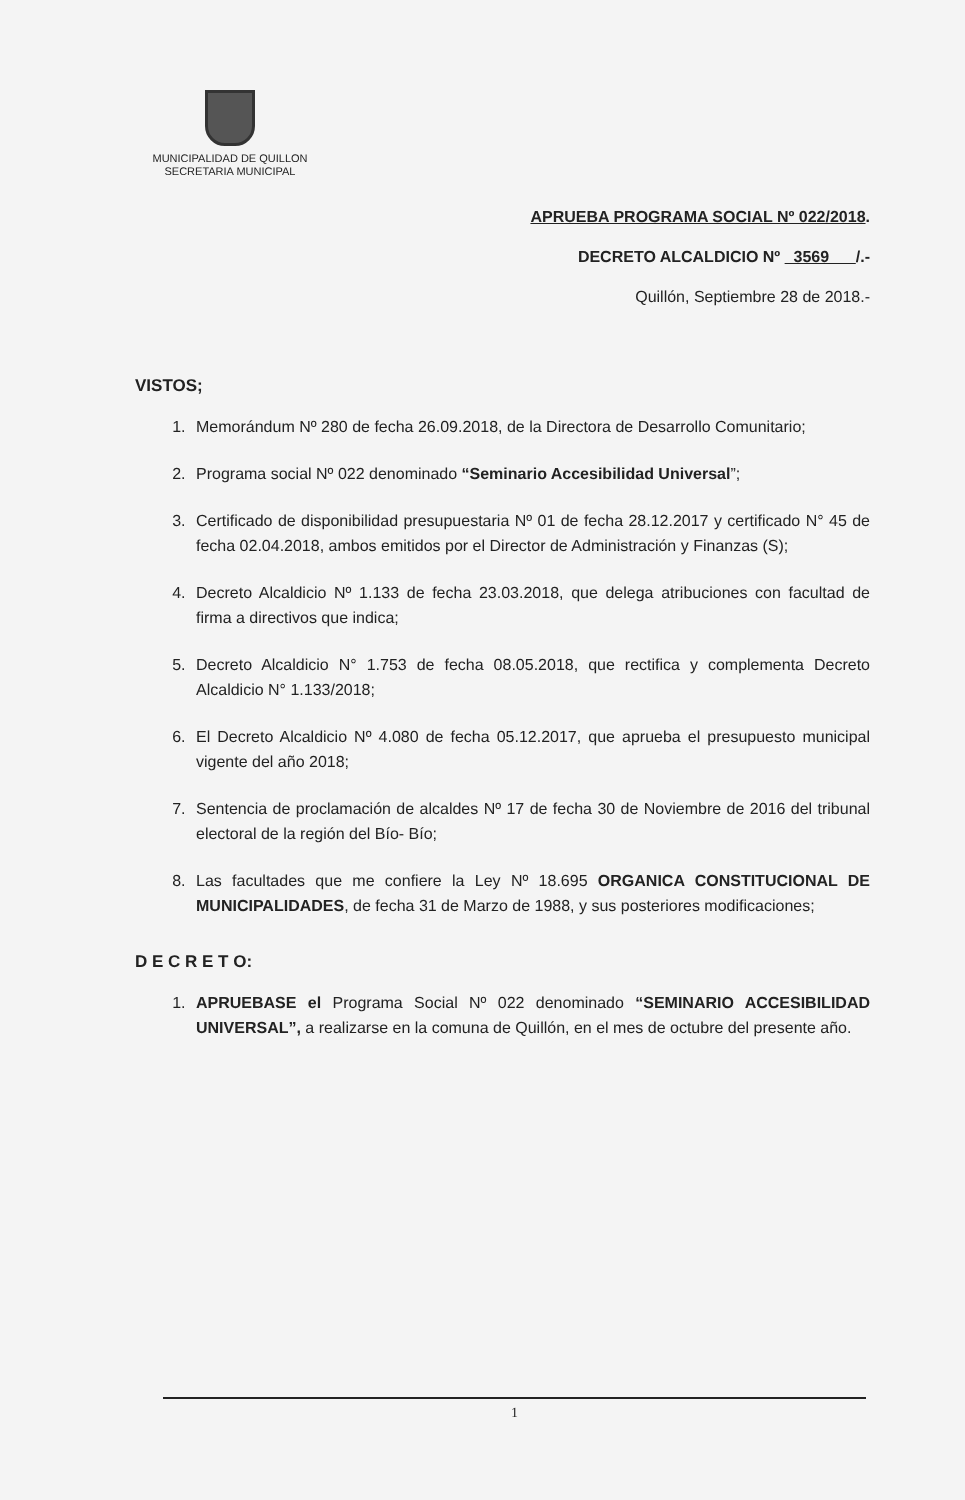MUNICIPALIDAD DE QUILLON
SECRETARIA MUNICIPAL
APRUEBA PROGRAMA SOCIAL Nº 022/2018.
DECRETO ALCALDICIO Nº 3569 /.-
Quillón, Septiembre 28 de 2018.-
VISTOS;
1. Memorándum Nº 280 de fecha 26.09.2018, de la Directora de Desarrollo Comunitario;
2. Programa social Nº 022 denominado “Seminario Accesibilidad Universal”;
3. Certificado de disponibilidad presupuestaria Nº 01 de fecha 28.12.2017 y certificado N° 45 de fecha 02.04.2018, ambos emitidos por el Director de Administración y Finanzas (S);
4. Decreto Alcaldicio Nº 1.133 de fecha 23.03.2018, que delega atribuciones con facultad de firma a directivos que indica;
5. Decreto Alcaldicio N° 1.753 de fecha 08.05.2018, que rectifica y complementa Decreto Alcaldicio N° 1.133/2018;
6. El Decreto Alcaldicio Nº 4.080 de fecha 05.12.2017, que aprueba el presupuesto municipal vigente del año 2018;
7. Sentencia de proclamación de alcaldes Nº 17 de fecha 30 de Noviembre de 2016 del tribunal electoral de la región del Bío- Bío;
8. Las facultades que me confiere la Ley Nº 18.695 ORGANICA CONSTITUCIONAL DE MUNICIPALIDADES, de fecha 31 de Marzo de 1988, y sus posteriores modificaciones;
D E C R E T O:
1. APRUEBASE el Programa Social Nº 022 denominado “SEMINARIO ACCESIBILIDAD UNIVERSAL”, a realizarse en la comuna de Quillón, en el mes de octubre del presente año.
1